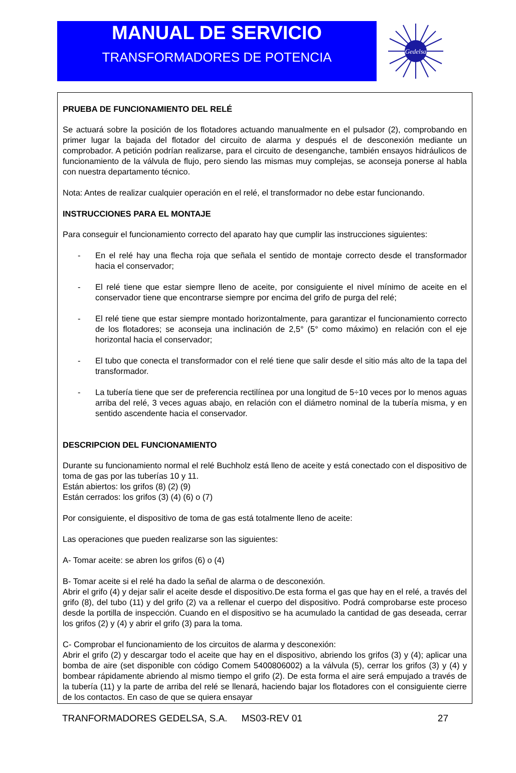MANUAL DE SERVICIO
TRANSFORMADORES DE POTENCIA
Gedelsa
PRUEBA DE FUNCIONAMIENTO DEL RELÉ
Se actuará sobre la posición de los flotadores actuando manualmente en el pulsador (2), comprobando en primer lugar la bajada del flotador del circuito de alarma y después el de desconexión mediante un comprobador. A petición podrían realizarse, para el circuito de desenganche, también ensayos hidráulicos de funcionamiento de la válvula de flujo, pero siendo las mismas muy complejas, se aconseja ponerse al habla con nuestra departamento técnico.
Nota: Antes de realizar cualquier operación en el relé, el transformador no debe estar funcionando.
INSTRUCCIONES PARA EL MONTAJE
Para conseguir el funcionamiento correcto del aparato hay que cumplir las instrucciones siguientes:
- En el relé hay una flecha roja que señala el sentido de montaje correcto desde el transformador hacia el conservador;
- El relé tiene que estar siempre lleno de aceite, por consiguiente el nivel mínimo de aceite en el conservador tiene que encontrarse siempre por encima del grifo de purga del relé;
- El relé tiene que estar siempre montado horizontalmente, para garantizar el funcionamiento correcto de los flotadores; se aconseja una inclinación de 2,5° (5° como máximo) en relación con el eje horizontal hacia el conservador;
- El tubo que conecta el transformador con el relé tiene que salir desde el sitio más alto de la tapa del transformador.
- La tubería tiene que ser de preferencia rectilínea por una longitud de 5÷10 veces por lo menos aguas arriba del relé, 3 veces aguas abajo, en relación con el diámetro nominal de la tubería misma, y en sentido ascendente hacia el conservador.
DESCRIPCION DEL FUNCIONAMIENTO
Durante su funcionamiento normal el relé Buchholz está lleno de aceite y está conectado con el dispositivo de toma de gas por las tuberías 10 y 11.
Están abiertos: los grifos (8) (2) (9)
Están cerrados: los grifos (3) (4) (6) o (7)
Por consiguiente, el dispositivo de toma de gas está totalmente lleno de aceite:
Las operaciones que pueden realizarse son las siguientes:
A- Tomar aceite: se abren los grifos (6) o (4)
B- Tomar aceite si el relé ha dado la señal de alarma o de desconexión.
Abrir el grifo (4) y dejar salir el aceite desde el dispositivo.De esta forma el gas que hay en el relé, a través del grifo (8), del tubo (11) y del grifo (2) va a rellenar el cuerpo del dispositivo. Podrá comprobarse este proceso desde la portilla de inspección. Cuando en el dispositivo se ha acumulado la cantidad de gas deseada, cerrar los grifos (2) y (4) y abrir el grifo (3) para la toma.
C- Comprobar el funcionamiento de los circuitos de alarma y desconexión:
Abrir el grifo (2) y descargar todo el aceite que hay en el dispositivo, abriendo los grifos (3) y (4); aplicar una bomba de aire (set disponible con código Comem 5400806002) a la válvula (5), cerrar los grifos (3) y (4) y bombear rápidamente abriendo al mismo tiempo el grifo (2). De esta forma el aire será empujado a través de la tubería (11) y la parte de arriba del relé se llenará, haciendo bajar los flotadores con el consiguiente cierre de los contactos. En caso de que se quiera ensayar
TRANFORMADORES GEDELSA, S.A. MS03-REV 01 27